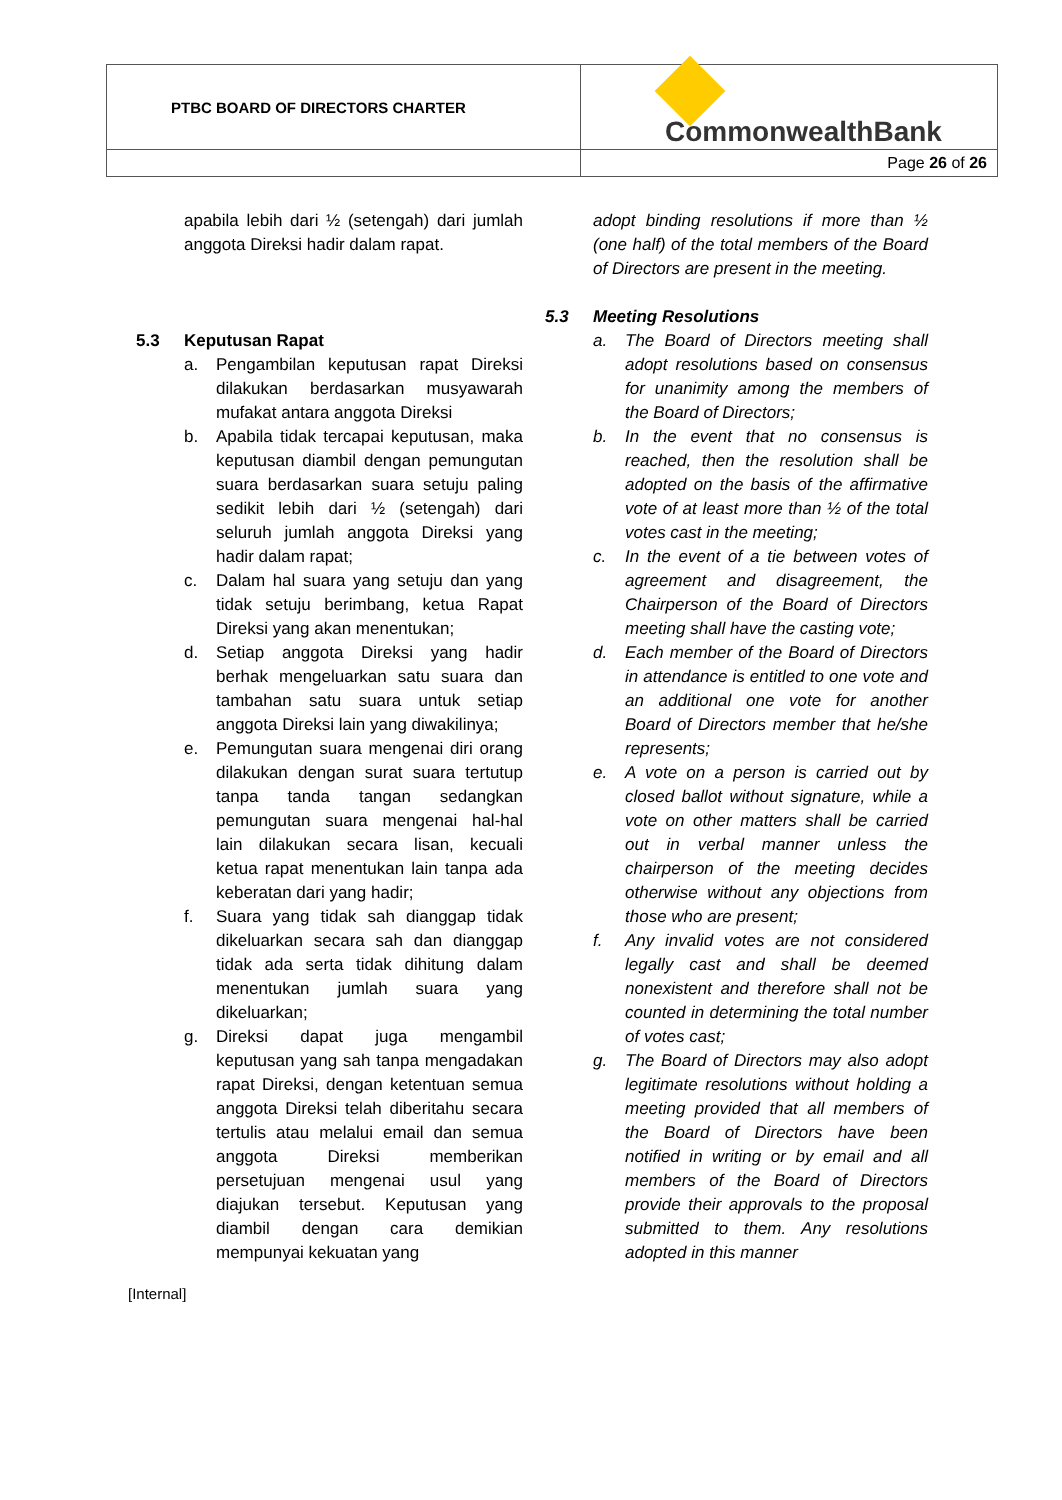| PTBC BOARD OF DIRECTORS CHARTER | CommonwealthBank |
| | Page 26 of 26 |
apabila lebih dari ½ (setengah) dari jumlah anggota Direksi hadir dalam rapat.
5.3 Keputusan Rapat
a. Pengambilan keputusan rapat Direksi dilakukan berdasarkan musyawarah mufakat antara anggota Direksi
b. Apabila tidak tercapai keputusan, maka keputusan diambil dengan pemungutan suara berdasarkan suara setuju paling sedikit lebih dari ½ (setengah) dari seluruh jumlah anggota Direksi yang hadir dalam rapat;
c. Dalam hal suara yang setuju dan yang tidak setuju berimbang, ketua Rapat Direksi yang akan menentukan;
d. Setiap anggota Direksi yang hadir berhak mengeluarkan satu suara dan tambahan satu suara untuk setiap anggota Direksi lain yang diwakilinya;
e. Pemungutan suara mengenai diri orang dilakukan dengan surat suara tertutup tanpa tanda tangan sedangkan pemungutan suara mengenai hal-hal lain dilakukan secara lisan, kecuali ketua rapat menentukan lain tanpa ada keberatan dari yang hadir;
f. Suara yang tidak sah dianggap tidak dikeluarkan secara sah dan dianggap tidak ada serta tidak dihitung dalam menentukan jumlah suara yang dikeluarkan;
g. Direksi dapat juga mengambil keputusan yang sah tanpa mengadakan rapat Direksi, dengan ketentuan semua anggota Direksi telah diberitahu secara tertulis atau melalui email dan semua anggota Direksi memberikan persetujuan mengenai usul yang diajukan tersebut. Keputusan yang diambil dengan cara demikian mempunyai kekuatan yang
adopt binding resolutions if more than ½ (one half) of the total members of the Board of Directors are present in the meeting.
5.3 Meeting Resolutions
a. The Board of Directors meeting shall adopt resolutions based on consensus for unanimity among the members of the Board of Directors;
b. In the event that no consensus is reached, then the resolution shall be adopted on the basis of the affirmative vote of at least more than ½ of the total votes cast in the meeting;
c. In the event of a tie between votes of agreement and disagreement, the Chairperson of the Board of Directors meeting shall have the casting vote;
d. Each member of the Board of Directors in attendance is entitled to one vote and an additional one vote for another Board of Directors member that he/she represents;
e. A vote on a person is carried out by closed ballot without signature, while a vote on other matters shall be carried out in verbal manner unless the chairperson of the meeting decides otherwise without any objections from those who are present;
f. Any invalid votes are not considered legally cast and shall be deemed nonexistent and therefore shall not be counted in determining the total number of votes cast;
g. The Board of Directors may also adopt legitimate resolutions without holding a meeting provided that all members of the Board of Directors have been notified in writing or by email and all members of the Board of Directors provide their approvals to the proposal submitted to them. Any resolutions adopted in this manner
[Internal]